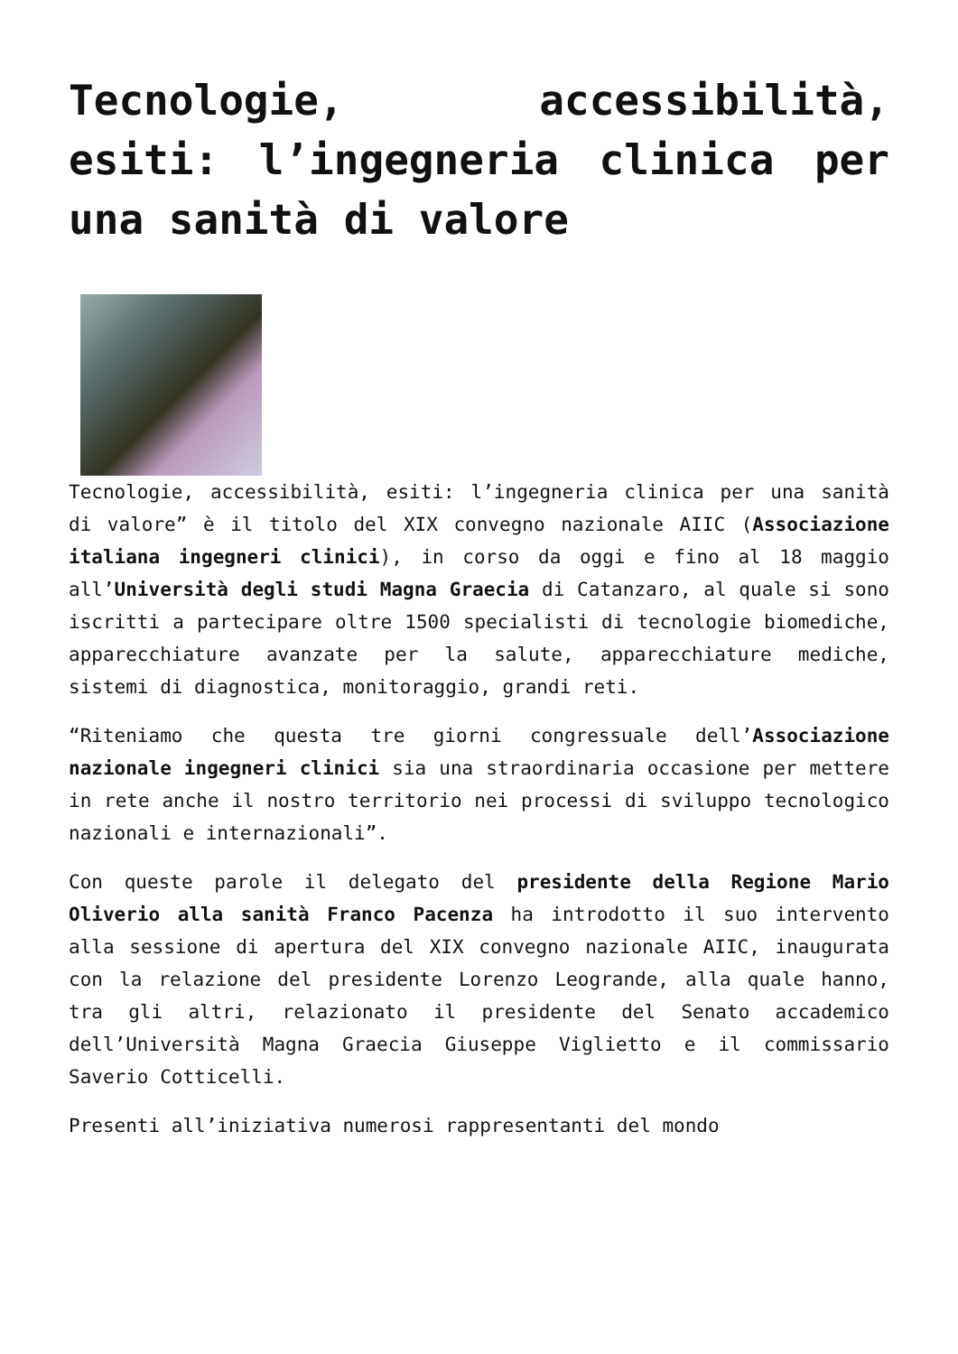Tecnologie, accessibilità, esiti: l’ingegneria clinica per una sanità di valore
Tecnologie, accessibilità, esiti: l’ingegneria clinica per una sanità di valore” è il titolo del XIX convegno nazionale AIIC (Associazione italiana ingegneri clinici), in corso da oggi e fino al 18 maggio all’Università degli studi Magna Graecia di Catanzaro, al quale si sono iscritti a partecipare oltre 1500 specialisti di tecnologie biomediche, apparecchiature avanzate per la salute, apparecchiature mediche, sistemi di diagnostica, monitoraggio, grandi reti.
“Riteniamo che questa tre giorni congressuale dell’Associazione nazionale ingegneri clinici sia una straordinaria occasione per mettere in rete anche il nostro territorio nei processi di sviluppo tecnologico nazionali e internazionali”.
Con queste parole il delegato del presidente della Regione Mario Oliverio alla sanità Franco Pacenza ha introdotto il suo intervento alla sessione di apertura del XIX convegno nazionale AIIC, inaugurata con la relazione del presidente Lorenzo Leogrande, alla quale hanno, tra gli altri, relazionato il presidente del Senato accademico dell’Università Magna Graecia Giuseppe Viglietto e il commissario Saverio Cotticelli.
Presenti all’iniziativa numerosi rappresentanti del mondo